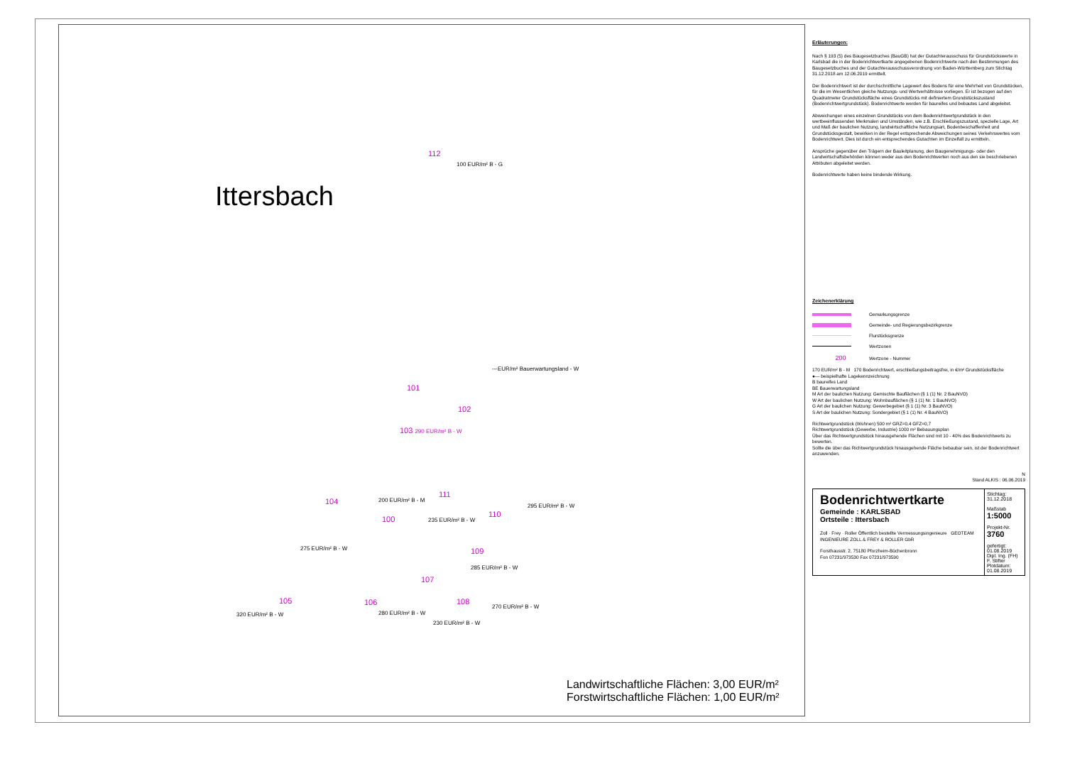Ittersbach
112
100 EUR/m² B - G
---EUR/m² Bauerwartungsland - W
101
102
103 290 EUR/m² B - W
104 200 EUR/m² B - M
100
111
235 EUR/m² B - W
110
295 EUR/m² B - W
109
285 EUR/m² B - W
275 EUR/m² B - W
105
320 EUR/m² B - W
106
280 EUR/m² B - W
107
108
270 EUR/m² B - W
230 EUR/m² B - W
Landwirtschaftliche Flächen: 3,00 EUR/m²
Forstwirtschaftliche Flächen: 1,00 EUR/m²
Erläuterungen:
Nach § 193 (5) des Baugesetzbuches (BauGB) hat der Gutachterausschuss für Grundstückswerte in Karlsbad die in der Bodenrichtwertkarte angegebenen Bodenrichtwerte nach den Bestimmungen des Baugesetzbuches und der Gutachterausschussverordnung von Baden-Württemberg zum Stichtag 31.12.2018 am 12.06.2019 ermittelt.
Der Bodenrichtwert ist der durchschnittliche Lagewert des Bodens für eine Mehrheit von Grundstücken, für die im Wesentlichen gleiche Nutzungs- und Wertverhältnisse vorliegen. Er ist bezogen auf den Quadratmeter Grundstücksfläche eines Grundstücks mit definiertem Grundstückszustand (Bodenrichtwertgrundstück). Bodenrichtwerte werden für baureifes und bebautes Land abgeleitet.
Abweichungen eines einzelnen Grundstücks von dem Bodenrichtwertgrundstück in den wertbeeinflussenden Merkmalen und Umständen, wie z.B. Erschließungszustand, spezielle Lage, Art und Maß der baulichen Nutzung, landwirtschaftliche Nutzungsart, Bodenbeschaffenheit und Grundstücksgestalt, bewirken in der Regel entsprechende Abweichungen seines Verkehrswertes vom Bodenrichtwert. Dies ist durch ein entsprechendes Gutachten im Einzelfall zu ermitteln.
Ansprüche gegenüber den Trägern der Bauleitplanung, den Baugenehmigungs- oder den Landwirtschaftsbehörden können weder aus den Bodenrichtwerten noch aus den sie beschriebenen Attributen abgeleitet werden.
Bodenrichtwerte haben keine bindende Wirkung.
Zeichenerklärung
Gemarkungsgrenze
Gemeinde- und Regierungsbezirkgrenze
Flurstücksgrenze
Wertzonen
200 Wertzone - Nummer
170 EUR/m² B - M 170 Bodenrichtwert, erschließungsbeitragsfrei, in €/m² Grundstücksfläche
●— beispielhafte Lagekennzeichnung
B baureifes Land
BE Bauerwartungsland
M Art der baulichen Nutzung: Gemischte Bauflächen (§ 1 (1) Nr. 2 BauNVO)
W Art der baulichen Nutzung: Wohnbauflächen (§ 1 (1) Nr. 1 BauNVO)
G Art der baulichen Nutzung: Gewerbegebiet (§ 1 (1) Nr. 3 BauNVO)
S Art der baulichen Nutzung: Sondergebiet (§ 1 (1) Nr. 4 BauNVO)
Richtwertgrundstück (Wohnen) 500 m² GRZ=0,4 GFZ=0,7
Richtwertgrundstück (Gewerbe, Industrie) 1000 m² Bebauungsplan
Über das Richtwertgrundstück hinausgehende Flächen sind mit 10 - 40% des Bodenrichtwerts zu bewerten.
Sollte die über das Richtwertgrundstück hinausgehende Fläche bebaubar sein, ist der Bodenrichtwert anzuwenden.
N
Stand ALKIS : 06.06.2019
Bodenrichtwertkarte
Gemeinde : KARLSBAD
Ortsteile : Ittersbach
Zoll · Frey · Roller Öffentlich bestellte Vermessungsingenieure GEOTEAM INGENIEURE ZOLL & FREY & ROLLER GbR
Forsthausstr. 2, 75180 Pforzheim-Büchenbronn
Fon 07231/973530 Fax 07231/973590
Stichtag: 31.12.2018
Maßstab 1:5000
Projekt-Nr. 3760
gefertigt: 01.08.2019
Dipl. Ing. (FH) F. Stifter
Plotdatum: 01.08.2019